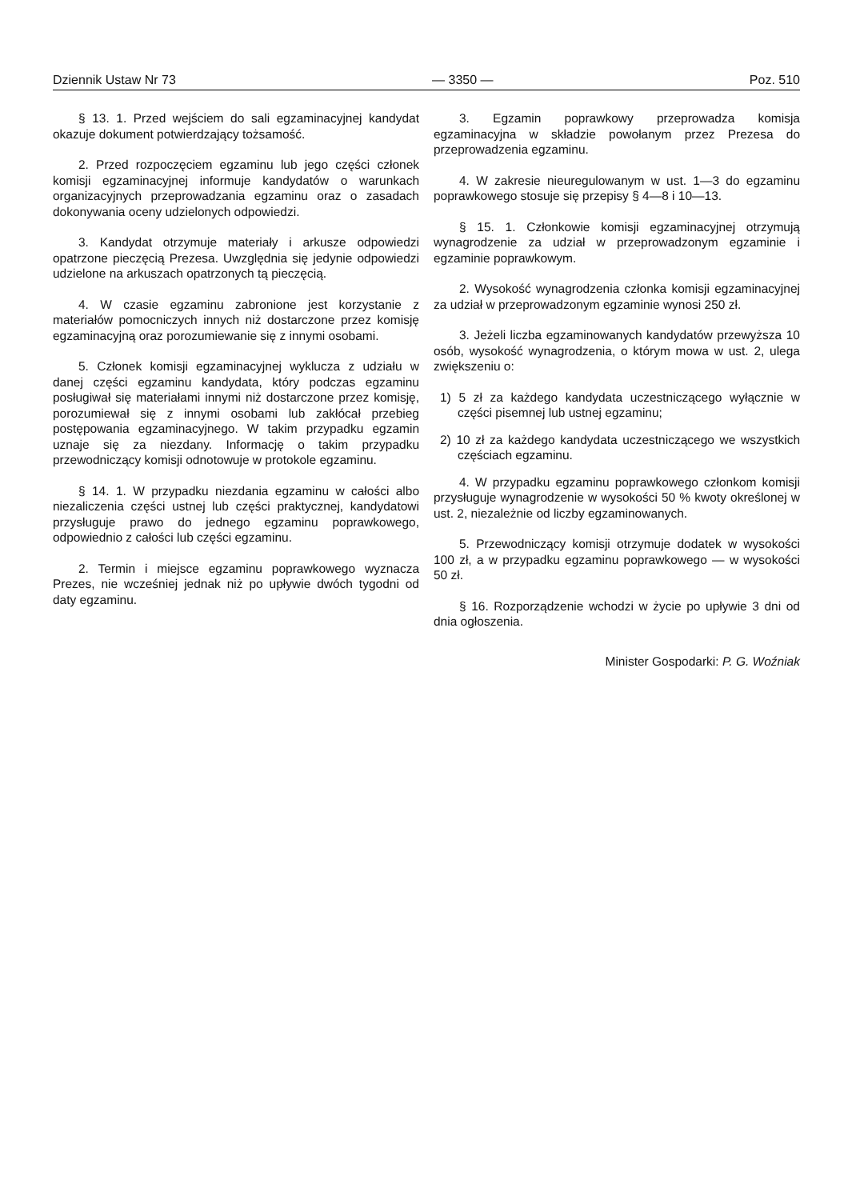Dziennik Ustaw Nr 73 — 3350 — Poz. 510
§ 13. 1. Przed wejściem do sali egzaminacyjnej kandydat okazuje dokument potwierdzający tożsamość.
2. Przed rozpoczęciem egzaminu lub jego części członek komisji egzaminacyjnej informuje kandydatów o warunkach organizacyjnych przeprowadzania egzaminu oraz o zasadach dokonywania oceny udzielonych odpowiedzi.
3. Kandydat otrzymuje materiały i arkusze odpowiedzi opatrzone pieczęcią Prezesa. Uwzględnia się jedynie odpowiedzi udzielone na arkuszach opatrzonych tą pieczęcią.
4. W czasie egzaminu zabronione jest korzystanie z materiałów pomocniczych innych niż dostarczone przez komisję egzaminacyjną oraz porozumiewanie się z innymi osobami.
5. Członek komisji egzaminacyjnej wyklucza z udziału w danej części egzaminu kandydata, który podczas egzaminu posługiwał się materiałami innymi niż dostarczone przez komisję, porozumiewał się z innymi osobami lub zakłócał przebieg postępowania egzaminacyjnego. W takim przypadku egzamin uznaje się za niezdany. Informację o takim przypadku przewodniczący komisji odnotowuje w protokole egzaminu.
§ 14. 1. W przypadku niezdania egzaminu w całości albo niezaliczenia części ustnej lub części praktycznej, kandydatowi przysługuje prawo do jednego egzaminu poprawkowego, odpowiednio z całości lub części egzaminu.
2. Termin i miejsce egzaminu poprawkowego wyznacza Prezes, nie wcześniej jednak niż po upływie dwóch tygodni od daty egzaminu.
3. Egzamin poprawkowy przeprowadza komisja egzaminacyjna w składzie powołanym przez Prezesa do przeprowadzenia egzaminu.
4. W zakresie nieuregulowanym w ust. 1—3 do egzaminu poprawkowego stosuje się przepisy § 4—8 i 10—13.
§ 15. 1. Członkowie komisji egzaminacyjnej otrzymują wynagrodzenie za udział w przeprowadzonym egzaminie i egzaminie poprawkowym.
2. Wysokość wynagrodzenia członka komisji egzaminacyjnej za udział w przeprowadzonym egzaminie wynosi 250 zł.
3. Jeżeli liczba egzaminowanych kandydatów przewyższa 10 osób, wysokość wynagrodzenia, o którym mowa w ust. 2, ulega zwiększeniu o:
1) 5 zł za każdego kandydata uczestniczącego wyłącznie w części pisemnej lub ustnej egzaminu;
2) 10 zł za każdego kandydata uczestniczącego we wszystkich częściach egzaminu.
4. W przypadku egzaminu poprawkowego członkom komisji przysługuje wynagrodzenie w wysokości 50 % kwoty określonej w ust. 2, niezależnie od liczby egzaminowanych.
5. Przewodniczący komisji otrzymuje dodatek w wysokości 100 zł, a w przypadku egzaminu poprawkowego — w wysokości 50 zł.
§ 16. Rozporządzenie wchodzi w życie po upływie 3 dni od dnia ogłoszenia.
Minister Gospodarki: P. G. Woźniak